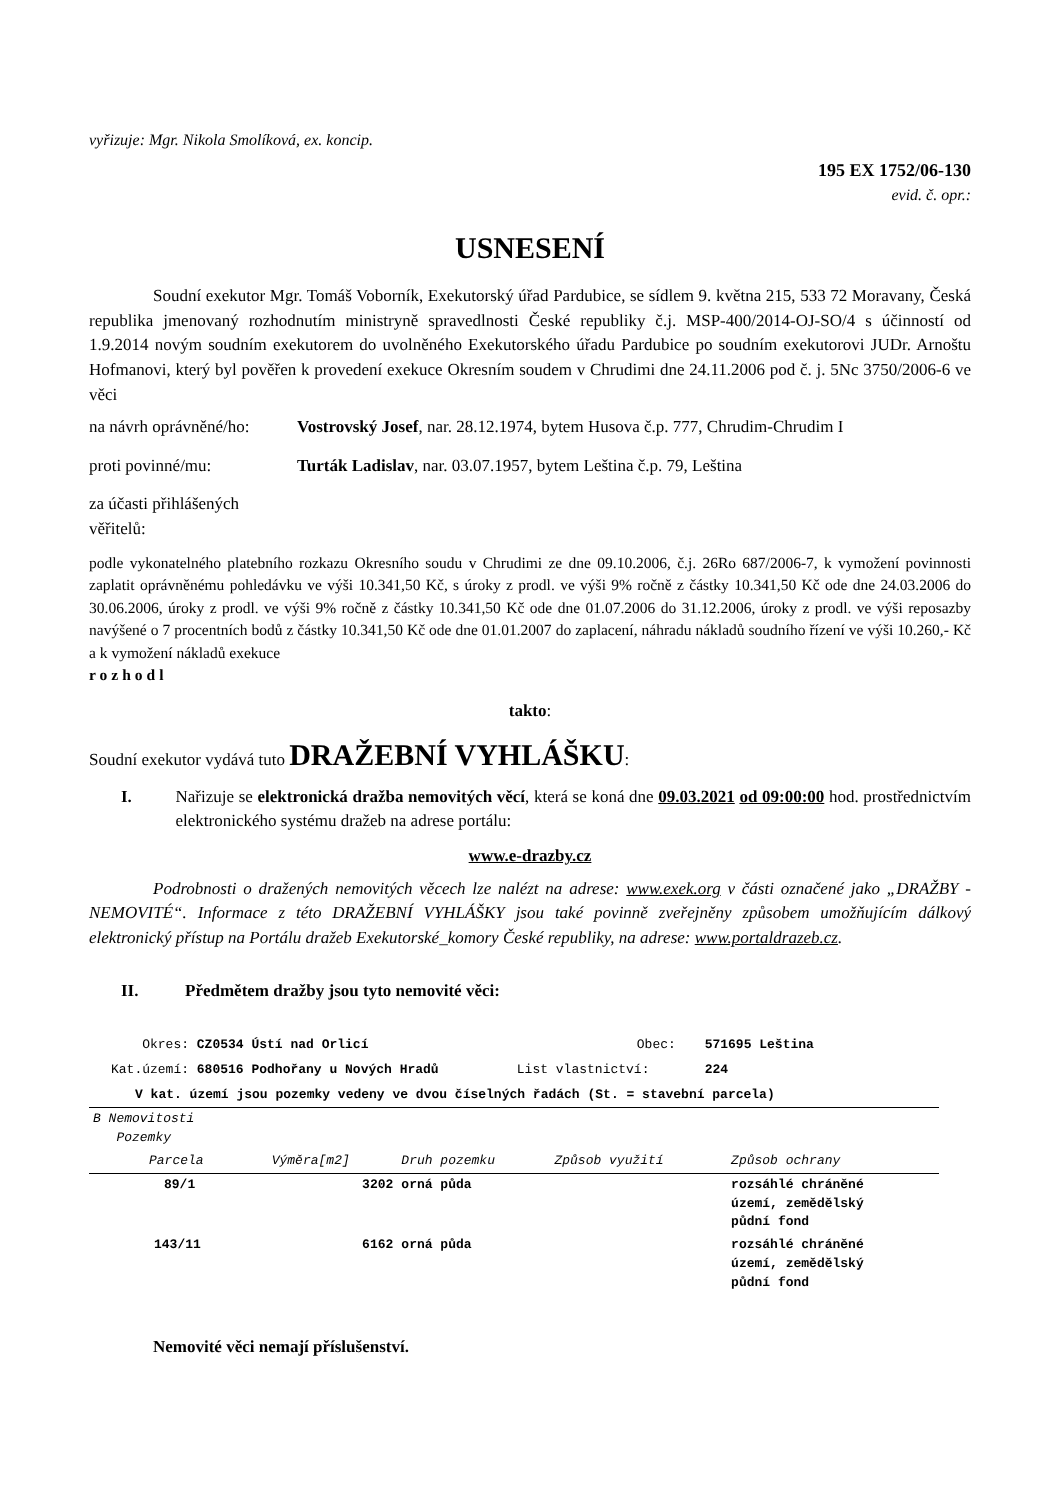vyřizuje: Mgr. Nikola Smolíková, ex. koncip.
195 EX 1752/06-130
evid. č. opr.:
USNESENÍ
Soudní exekutor Mgr. Tomáš Voborník, Exekutorský úřad Pardubice, se sídlem 9. května 215, 533 72 Moravany, Česká republika jmenovaný rozhodnutím ministryně spravedlnosti České republiky č.j. MSP-400/2014-OJ-SO/4 s účinností od 1.9.2014 novým soudním exekutorem do uvolněného Exekutorského úřadu Pardubice po soudním exekutorovi JUDr. Arnoštu Hofmanovi, který byl pověřen k provedení exekuce Okresním soudem v Chrudimi dne 24.11.2006 pod č. j. 5Nc 3750/2006-6 ve věci
na návrh oprávněné/ho:
Vostrovský Josef, nar. 28.12.1974, bytem Husova č.p. 777, Chrudim-Chrudim I
proti povinné/mu: Turták Ladislav, nar. 03.07.1957, bytem Leština č.p. 79, Leština
za účasti přihlášených věřitelů:
podle vykonatelného platebního rozkazu Okresního soudu v Chrudimi ze dne 09.10.2006, č.j. 26Ro 687/2006-7, k vymožení povinnosti zaplatit oprávněnému pohledávku ve výši 10.341,50 Kč, s úroky z prodl. ve výši 9% ročně z částky 10.341,50 Kč ode dne 24.03.2006 do 30.06.2006, úroky z prodl. ve výši 9% ročně z částky 10.341,50 Kč ode dne 01.07.2006 do 31.12.2006, úroky z prodl. ve výši reposazby navýšené o 7 procentních bodů z částky 10.341,50 Kč ode dne 01.01.2007 do zaplacení, náhradu nákladů soudního řízení ve výši 10.260,- Kč a k vymožení nákladů exekuce
rozhodl
takto:
Soudní exekutor vydává tuto DRAŽEBNÍ VYHLÁŠKU:
I. Nařizuje se elektronická dražba nemovitých věcí, která se koná dne 09.03.2021 od 09:00:00 hod. prostřednictvím elektronického systému dražeb na adrese portálu:
www.e-drazby.cz
Podrobnosti o dražených nemovitých věcech lze nalézt na adrese: www.exek.org v části označené jako „DRAŽBY - NEMOVITÉ“. Informace z této DRAŽEBNÍ VYHLÁŠKY jsou také povinně zveřejněny způsobem umožňujícím dálkový elektronický přístup na Portálu dražeb Exekutorské_komory České republiky, na adrese: www.portaldrazeb.cz.
II. Předmětem dražby jsou tyto nemovité věci:
Okres: CZ0534 Ústí nad Orlicí Obec: 571695 Leština
Kat.území: 680516 Podhořany u Nových Hradů List vlastnictví: 224
V kat. území jsou pozemky vedeny ve dvou číselných řadách (St. = stavební parcela)
| B Nemovitosti Pozemky | | | | |
| Parcela | Výměra[m2] | Druh pozemku | Způsob využití | Způsob ochrany |
| 89/1 | 3202 | orná půda | | rozsáhlé chráněné území, zemědělský půdní fond |
| 143/11 | 6162 | orná půda | | rozsáhlé chráněné území, zemědělský půdní fond |
Nemovité věci nemají příslušenství.